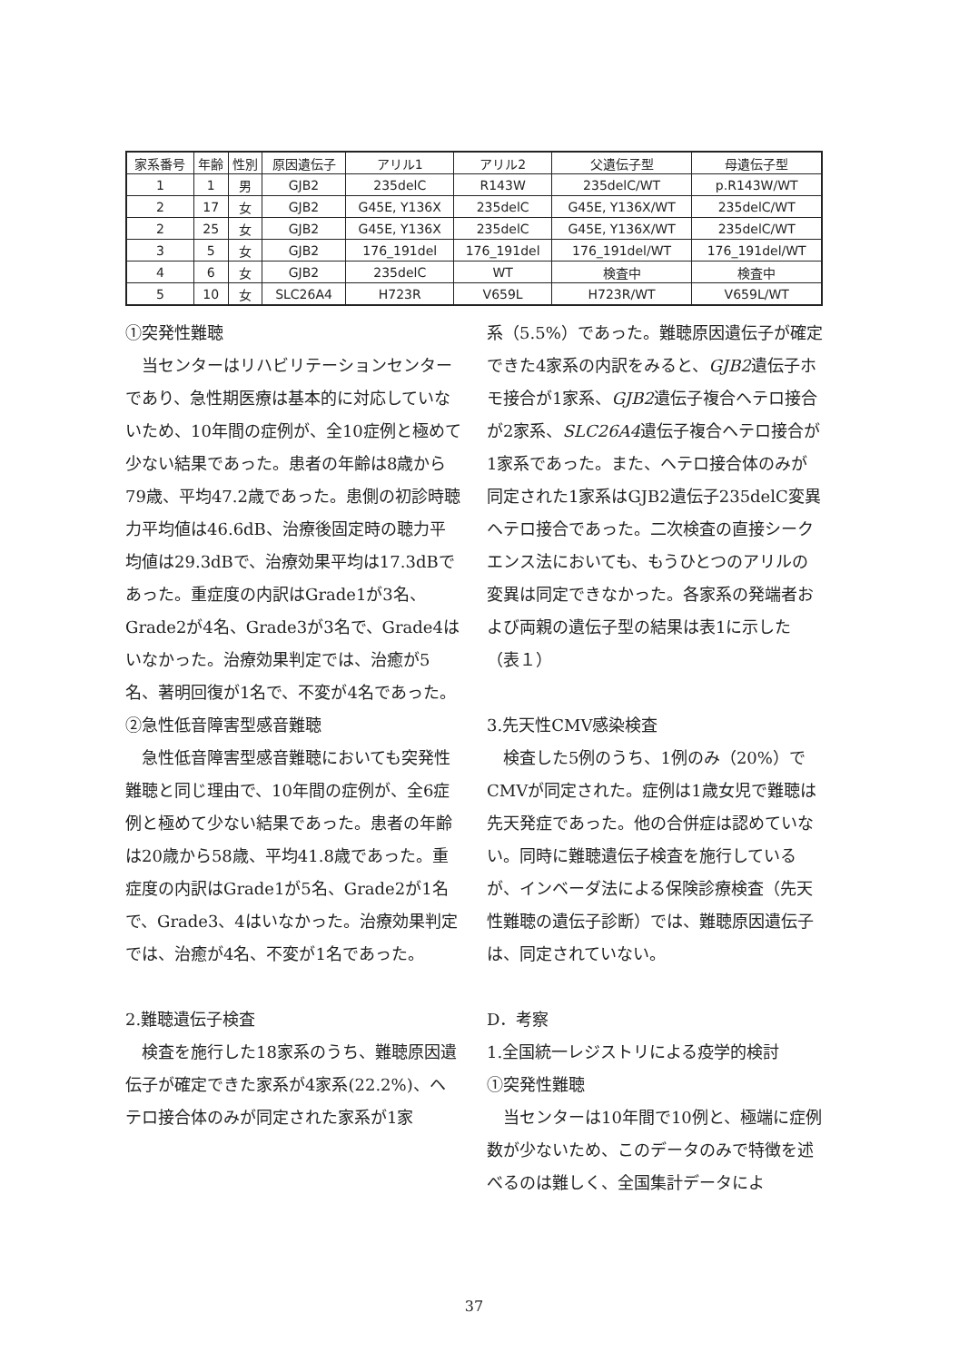| 家系番号 | 年齢 | 性別 | 原因遺伝子 | アリル1 | アリル2 | 父遺伝子型 | 母遺伝子型 |
| --- | --- | --- | --- | --- | --- | --- | --- |
| 1 | 1 | 男 | GJB2 | 235delC | R143W | 235delC/WT | p.R143W/WT |
| 2 | 17 | 女 | GJB2 | G45E, Y136X | 235delC | G45E, Y136X/WT | 235delC/WT |
| 2 | 25 | 女 | GJB2 | G45E, Y136X | 235delC | G45E, Y136X/WT | 235delC/WT |
| 3 | 5 | 女 | GJB2 | 176_191del | 176_191del | 176_191del/WT | 176_191del/WT |
| 4 | 6 | 女 | GJB2 | 235delC | WT | 検査中 | 検査中 |
| 5 | 10 | 女 | SLC26A4 | H723R | V659L | H723R/WT | V659L/WT |
①突発性難聴
当センターはリハビリテーションセンターであり、急性期医療は基本的に対応していないため、10年間の症例が、全10症例と極めて少ない結果であった。患者の年齢は8歳から79歳、平均47.2歳であった。患側の初診時聴力平均値は46.6dB、治療後固定時の聴力平均値は29.3dBで、治療効果平均は17.3dBであった。重症度の内訳はGrade1が3名、Grade2が4名、Grade3が3名で、Grade4はいなかった。治療効果判定では、治癒が5名、著明回復が1名で、不変が4名であった。
②急性低音障害型感音難聴
急性低音障害型感音難聴においても突発性難聴と同じ理由で、10年間の症例が、全6症例と極めて少ない結果であった。患者の年齢は20歳から58歳、平均41.8歳であった。重症度の内訳はGrade1が5名、Grade2が1名で、Grade3、4はいなかった。治療効果判定では、治癒が4名、不変が1名であった。
2.難聴遺伝子検査
検査を施行した18家系のうち、難聴原因遺伝子が確定できた家系が4家系(22.2%)、ヘテロ接合体のみが同定された家系が1家
系（5.5%）であった。難聴原因遺伝子が確定できた4家系の内訳をみると、GJB2遺伝子ホモ接合が1家系、GJB2遺伝子複合ヘテロ接合が2家系、SLC26A4遺伝子複合ヘテロ接合が1家系であった。また、ヘテロ接合体のみが同定された1家系はGJB2遺伝子235delC変異ヘテロ接合であった。二次検査の直接シークエンス法においても、もうひとつのアリルの変異は同定できなかった。各家系の発端者および両親の遺伝子型の結果は表1に示した（表１）
3.先天性CMV感染検査
検査した5例のうち、1例のみ（20%）でCMVが同定された。症例は1歳女児で難聴は先天発症であった。他の合併症は認めていない。同時に難聴遺伝子検査を施行しているが、インベーダ法による保険診療検査（先天性難聴の遺伝子診断）では、難聴原因遺伝子は、同定されていない。
D．考察
1.全国統一レジストリによる疫学的検討
①突発性難聴
当センターは10年間で10例と、極端に症例数が少ないため、このデータのみで特徴を述べるのは難しく、全国集計データによ
37